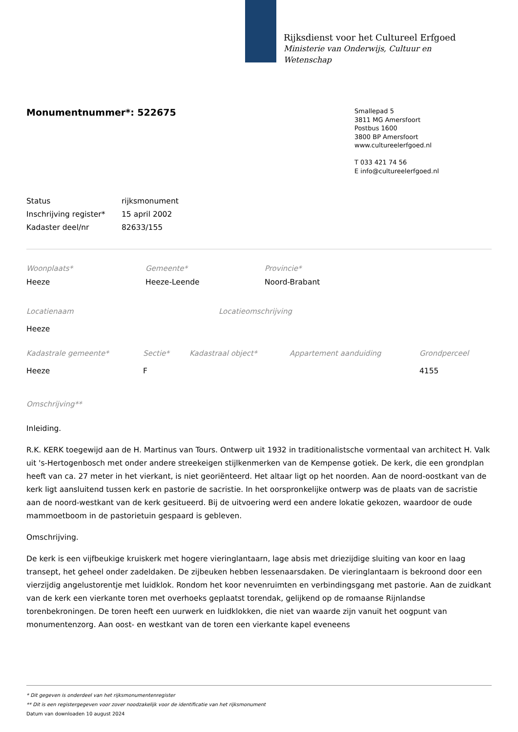Rijksdienst voor het Cultureel Erfgoed
Ministerie van Onderwijs, Cultuur en
Wetenschap
Monumentnummer*: 522675
Smallepad 5
3811 MG Amersfoort
Postbus 1600
3800 BP Amersfoort
www.cultureelerfgoed.nl
T 033 421 74 56
E info@cultureelerfgoed.nl
| Status | rijksmonument |
| Inschrijving register* | 15 april 2002 |
| Kadaster deel/nr | 82633/155 |
| Woonplaats* | Gemeente* | Provincie* |
| Heeze | Heeze-Leende | Noord-Brabant |
| Locatienaam | Locatieomschrijving |
| Heeze | |
| Kadastrale gemeente* | Sectie* | Kadastraal object* | Appartement aanduiding | Grondperceel |
| Heeze | F | | | 4155 |
Omschrijving**
Inleiding.
R.K. KERK toegewijd aan de H. Martinus van Tours. Ontwerp uit 1932 in traditionalistsche vormentaal van architect H. Valk uit 's-Hertogenbosch met onder andere streekeigen stijlkenmerken van de Kempense gotiek. De kerk, die een grondplan heeft van ca. 27 meter in het vierkant, is niet georiënteerd. Het altaar ligt op het noorden. Aan de noord-oostkant van de kerk ligt aansluitend tussen kerk en pastorie de sacristie. In het oorspronkelijke ontwerp was de plaats van de sacristie aan de noord-westkant van de kerk gesitueerd. Bij de uitvoering werd een andere lokatie gekozen, waardoor de oude mammoetboom in de pastorietuin gespaard is gebleven.
Omschrijving.
De kerk is een vijfbeukige kruiskerk met hogere vieringlantaarn, lage absis met driezijdige sluiting van koor en laag transept, het geheel onder zadeldaken. De zijbeuken hebben lessenaarsdaken. De vieringlantaarn is bekroond door een vierzijdig angelustorentje met luidklok. Rondom het koor nevenruimten en verbindingsgang met pastorie. Aan de zuidkant van de kerk een vierkante toren met overhoeks geplaatst torendak, gelijkend op de romaanse Rijnlandse torenbekroningen. De toren heeft een uurwerk en luidklokken, die niet van waarde zijn vanuit het oogpunt van monumentenzorg. Aan oost- en westkant van de toren een vierkante kapel eveneens
* Dit gegeven is onderdeel van het rijksmonumentenregister
** Dit is een registergegeven voor zover noodzakelijk voor de identificatie van het rijksmonument
Datum van downloaden 10 august 2024